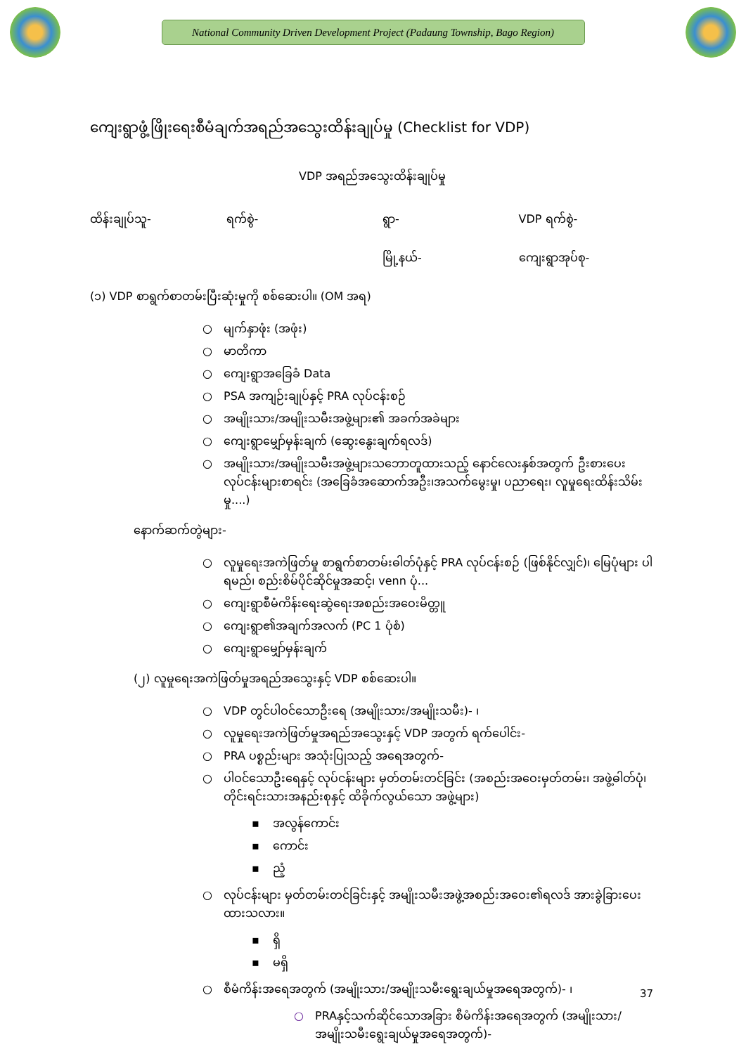National Community Driven Development Project (Padaung Township, Bago Region)
ကျေးရွာဖွံ့ဖြိုးရေးစီမံချက်အရည်အသွေးထိန်းချုပ်မှု (Checklist for VDP)
VDP အရည်အသွေးထိန်းချုပ်မှု
ထိန်းချုပ်သူ- ရက်စွဲ- ရွာ- VDP ရက်စွဲ-
မြို့နယ်- ကျေးရွာအုပ်စု-
(၁) VDP စာရွက်စာတမ်းပြီးဆုံးမှုကို စစ်ဆေးပါ။ (OM အရ)
○ မျက်နှာဖုံး (အဖုံး)
○ မာတိကာ
○ ကျေးရွာအခြေခံ Data
○ PSA အကျဉ်းချုပ်နှင့် PRA လုပ်ငန်းစဉ်
○ အမျိုးသား/အမျိုးသမီးအဖွဲ့များ၏ အခက်အခဲများ
○ ကျေးရွာမျှော်မှန်းချက် (ဆွေးနွေးချက်ရလဒ်)
○ အမျိုးသား/အမျိုးသမီးအဖွဲ့များသဘောတူထားသည့် နောင်လေးနှစ်အတွက် ဦးစားပေးလုပ်ငန်းများစာရင်း (အခြေခံအဆောက်အဦး၊အသက်မွေးမှု၊ ပညာရေး၊ လူမှုရေးထိန်းသိမ်းမှု....)
နောက်ဆက်တွဲများ-
○ လူမှုရေးအကဲဖြတ်မှု စာရွက်စာတမ်းဓါတ်ပုံနှင့် PRA လုပ်ငန်းစဉ် (ဖြစ်နိုင်လျှင်)၊ မြေပုံများ ပါရမည်၊ စည်းစိမ်ပိုင်ဆိုင်မှုအဆင့်၊ venn ပုံ...
○ ကျေးရွာစီမံကိန်းရေးဆွဲရေးအစည်းအဝေးမိတ္တူ
○ ကျေးရွာ၏အချက်အလက် (PC 1 ပုံစံ)
○ ကျေးရွာမျှော်မှန်းချက်
(၂) လူမှုရေးအကဲဖြတ်မှုအရည်အသွေးနှင့် VDP စစ်ဆေးပါ။
○ VDP တွင်ပါဝင်သောဦးရေ (အမျိုးသား/အမျိုးသမီး)- ၊
○ လူမှုရေးအကဲဖြတ်မှုအရည်အသွေးနှင့် VDP အတွက် ရက်ပေါင်း-
○ PRA ပစ္စည်းများ အသုံးပြုသည့် အရေအတွက်-
○ ပါဝင်သောဦးရေနှင့် လုပ်ငန်းများ မှတ်တမ်းတင်ခြင်း (အစည်းအဝေးမှတ်တမ်း၊ အဖွဲ့ဓါတ်ပုံ၊ တိုင်းရင်းသားအနည်းစုနှင့် ထိခိုက်လွယ်သော အဖွဲ့များ)
▪ အလွန်ကောင်း
▪ ကောင်း
▪ ညံ့
○ လုပ်ငန်းများ မှတ်တမ်းတင်ခြင်းနှင့် အမျိုးသမီးအဖွဲ့အစည်းအဝေး၏ရလဒ် အားခွဲခြားပေးထားသလား။
▪ ရှိ
▪ မရှိ
○ စီမံကိန်းအရေအတွက် (အမျိုးသား/အမျိုးသမီးရွေးချယ်မှုအရေအတွက်)- ၊
○ PRAနှင့်သက်ဆိုင်သောအခြား စီမံကိန်းအရေအတွက် (အမျိုးသား/အမျိုးသမီးရွေးချယ်မှုအရေအတွက်)-
37